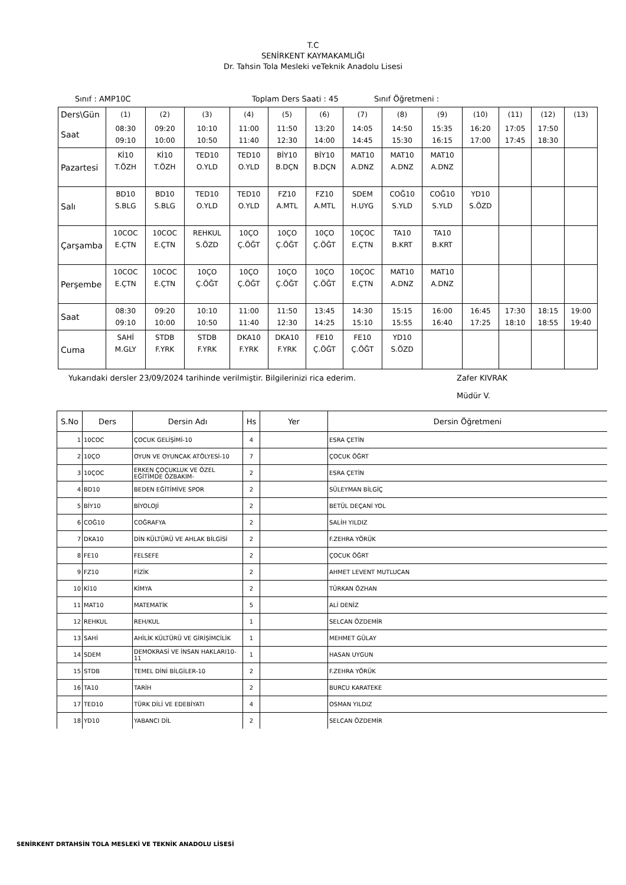T.C
SENİRKENT KAYMAKAMLIĞI
Dr. Tahsin Tola Mesleki veTeknik Anadolu Lisesi
Sınıf : AMP10C Toplam Ders Saati : 45 Sınıf Öğretmeni :
| Ders\Gün | (1) | (2) | (3) | (4) | (5) | (6) | (7) | (8) | (9) | (10) | (11) | (12) | (13) |
| Saat | 08:30 09:10 | 09:20 10:00 | 10:10 10:50 | 11:00 11:40 | 11:50 12:30 | 13:20 14:00 | 14:05 14:45 | 14:50 15:30 | 15:35 16:15 | 16:20 17:00 | 17:05 17:45 | 17:50 18:30 | |
| Pazartesi | Kİ10 T.ÖZH | Kİ10 T.ÖZH | TED10 O.YLD | TED10 O.YLD | BİY10 B.DÇN | BİY10 B.DÇN | MAT10 A.DNZ | MAT10 A.DNZ | MAT10 A.DNZ | | | | |
| Salı | BD10 S.BLG | BD10 S.BLG | TED10 O.YLD | TED10 O.YLD | FZ10 A.MTL | FZ10 A.MTL | SDEM H.UYG | COĞ10 S.YLD | COĞ10 S.YLD | YD10 S.ÖZD | | | |
| Çarşamba | 10COC E.ÇTN | 10COC E.ÇTN | REHKUL S.ÖZD | 10ÇO Ç.ÖĞT | 10ÇO Ç.ÖĞT | 10ÇO Ç.ÖĞT | 10ÇOC E.ÇTN | TA10 B.KRT | TA10 B.KRT | | | | |
| Perşembe | 10COC E.ÇTN | 10COC E.ÇTN | 10ÇO Ç.ÖĞT | 10ÇO Ç.ÖĞT | 10ÇO Ç.ÖĞT | 10ÇO Ç.ÖĞT | 10ÇOC E.ÇTN | MAT10 A.DNZ | MAT10 A.DNZ | | | | |
| Saat | 08:30 09:10 | 09:20 10:00 | 10:10 10:50 | 11:00 11:40 | 11:50 12:30 | 13:45 14:25 | 14:30 15:10 | 15:15 15:55 | 16:00 16:40 | 16:45 17:25 | 17:30 18:10 | 18:15 18:55 | 19:00 19:40 |
| Cuma | SAHİ M.GLY | STDB F.YRK | STDB F.YRK | DKA10 F.YRK | DKA10 F.YRK | FE10 Ç.ÖĞT | FE10 Ç.ÖĞT | YD10 S.ÖZD | | | | | |
Yukarıdaki dersler 23/09/2024 tarihinde verilmiştir. Bilgilerinizi rica ederim. Zafer KIVRAK
Müdür V.
| S.No | Ders | Dersin Adı | Hs | Yer | Dersin Öğretmeni |
| --- | --- | --- | --- | --- | --- |
| 1 | 10COC | ÇOCUK GELİŞİMİ-10 | 4 | | ESRA ÇETİN |
| 2 | 10ÇO | OYUN VE OYUNCAK ATÖLYESİ-10 | 7 | | ÇOCUK ÖĞRT |
| 3 | 10ÇOC | ERKEN ÇOCUKLUK VE ÖZEL EĞİTİMDE ÖZBAKIM- | 2 | | ESRA ÇETİN |
| 4 | BD10 | BEDEN EĞİTİMİVE SPOR | 2 | | SÜLEYMAN BİLGİÇ |
| 5 | BİY10 | BİYOLOJİ | 2 | | BETÜL DEÇANİ YOL |
| 6 | COĞ10 | COĞRAFYA | 2 | | SALİH YILDIZ |
| 7 | DKA10 | DİN KÜLTÜRÜ VE AHLAK BİLGİSİ | 2 | | F.ZEHRA YÖRÜK |
| 8 | FE10 | FELSEFE | 2 | | ÇOCUK ÖĞRT |
| 9 | FZ10 | FİZİK | 2 | | AHMET LEVENT MUTLUCAN |
| 10 | Kİ10 | KİMYA | 2 | | TÜRKAN ÖZHAN |
| 11 | MAT10 | MATEMATİK | 5 | | ALİ DENİZ |
| 12 | REHKUL | REH/KUL | 1 | | SELCAN ÖZDEMİR |
| 13 | SAHİ | AHİLİK KÜLTÜRÜ VE GİRİŞİMCİLİK | 1 | | MEHMET GÜLAY |
| 14 | SDEM | DEMOKRASİ VE İNSAN HAKLARI10-11 | 1 | | HASAN UYGUN |
| 15 | STDB | TEMEL DİNİ BİLGİLER-10 | 2 | | F.ZEHRA YÖRÜK |
| 16 | TA10 | TARİH | 2 | | BURCU KARATEKE |
| 17 | TED10 | TÜRK DİLİ VE EDEBİYATI | 4 | | OSMAN YILDIZ |
| 18 | YD10 | YABANCI DİL | 2 | | SELCAN ÖZDEMİR |
SENİRKENT DRTAHSİN TOLA MESLEKİ VE TEKNİK ANADOLU LİSESİ